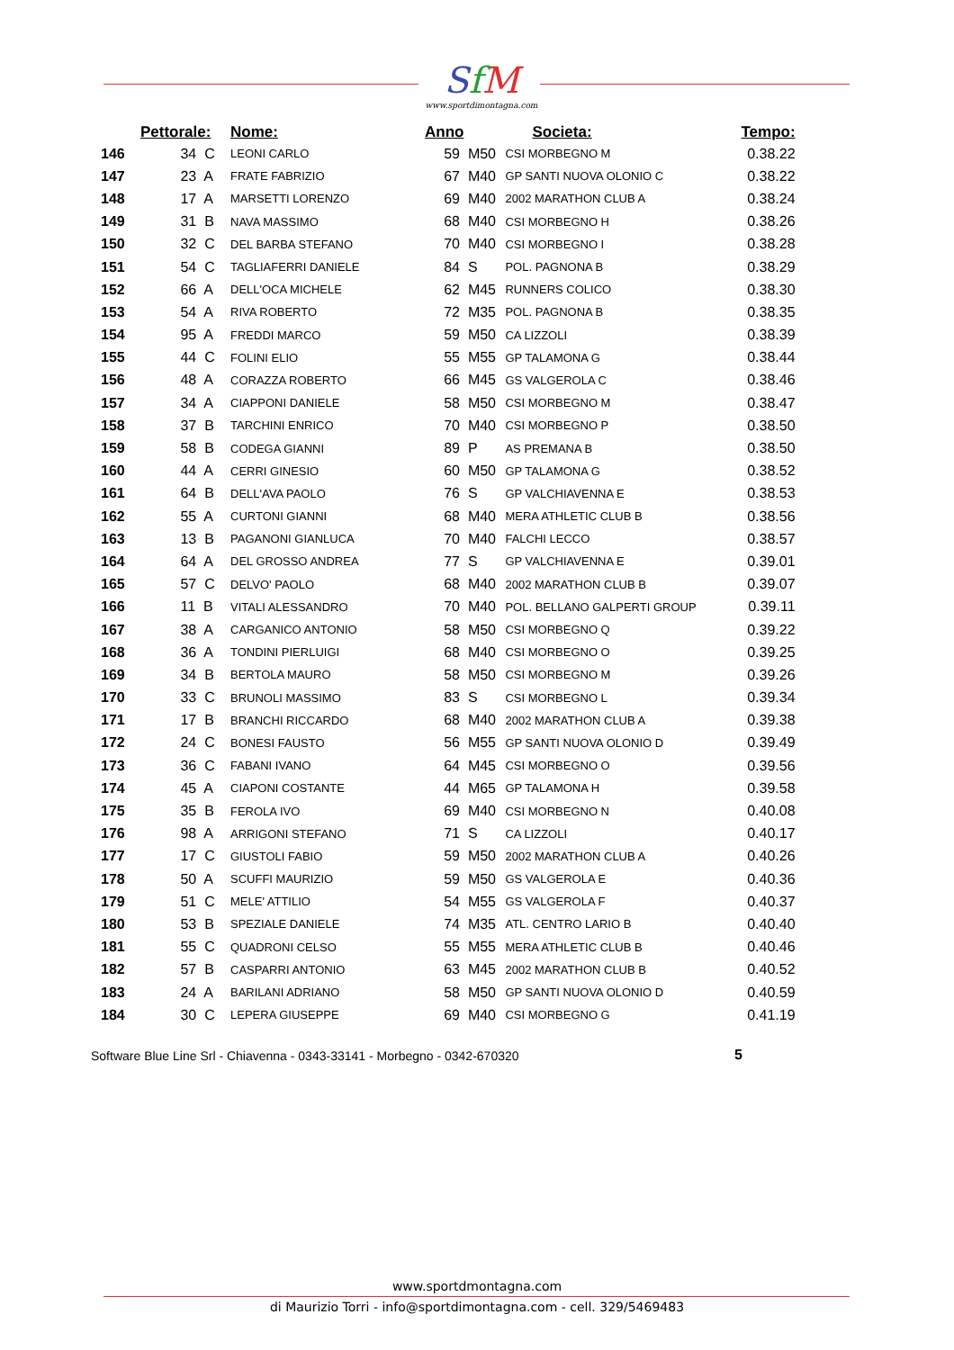SfM
www.sportdimontagna.com
| | Pettorale: | Nome: | Anno | | Societa: | Tempo: |
| --- | --- | --- | --- | --- | --- | --- |
| 146 | 34 C | LEONI CARLO | 59 | M50 | CSI MORBEGNO M | 0.38.22 |
| 147 | 23 A | FRATE FABRIZIO | 67 | M40 | GP SANTI NUOVA OLONIO C | 0.38.22 |
| 148 | 17 A | MARSETTI LORENZO | 69 | M40 | 2002 MARATHON CLUB A | 0.38.24 |
| 149 | 31 B | NAVA MASSIMO | 68 | M40 | CSI MORBEGNO H | 0.38.26 |
| 150 | 32 C | DEL BARBA STEFANO | 70 | M40 | CSI MORBEGNO I | 0.38.28 |
| 151 | 54 C | TAGLIAFERRI DANIELE | 84 | S | POL. PAGNONA B | 0.38.29 |
| 152 | 66 A | DELL'OCA MICHELE | 62 | M45 | RUNNERS COLICO | 0.38.30 |
| 153 | 54 A | RIVA ROBERTO | 72 | M35 | POL. PAGNONA B | 0.38.35 |
| 154 | 95 A | FREDDI MARCO | 59 | M50 | CA LIZZOLI | 0.38.39 |
| 155 | 44 C | FOLINI ELIO | 55 | M55 | GP TALAMONA G | 0.38.44 |
| 156 | 48 A | CORAZZA ROBERTO | 66 | M45 | GS VALGEROLA C | 0.38.46 |
| 157 | 34 A | CIAPPONI DANIELE | 58 | M50 | CSI MORBEGNO M | 0.38.47 |
| 158 | 37 B | TARCHINI ENRICO | 70 | M40 | CSI MORBEGNO P | 0.38.50 |
| 159 | 58 B | CODEGA GIANNI | 89 | P | AS PREMANA B | 0.38.50 |
| 160 | 44 A | CERRI GINESIO | 60 | M50 | GP TALAMONA G | 0.38.52 |
| 161 | 64 B | DELL'AVA PAOLO | 76 | S | GP VALCHIAVENNA E | 0.38.53 |
| 162 | 55 A | CURTONI GIANNI | 68 | M40 | MERA ATHLETIC CLUB B | 0.38.56 |
| 163 | 13 B | PAGANONI GIANLUCA | 70 | M40 | FALCHI LECCO | 0.38.57 |
| 164 | 64 A | DEL GROSSO ANDREA | 77 | S | GP VALCHIAVENNA E | 0.39.01 |
| 165 | 57 C | DELVO' PAOLO | 68 | M40 | 2002 MARATHON CLUB B | 0.39.07 |
| 166 | 11 B | VITALI ALESSANDRO | 70 | M40 | POL. BELLANO GALPERTI GROUP | 0.39.11 |
| 167 | 38 A | CARGANICO ANTONIO | 58 | M50 | CSI MORBEGNO Q | 0.39.22 |
| 168 | 36 A | TONDINI PIERLUIGI | 68 | M40 | CSI MORBEGNO O | 0.39.25 |
| 169 | 34 B | BERTOLA MAURO | 58 | M50 | CSI MORBEGNO M | 0.39.26 |
| 170 | 33 C | BRUNOLI MASSIMO | 83 | S | CSI MORBEGNO L | 0.39.34 |
| 171 | 17 B | BRANCHI RICCARDO | 68 | M40 | 2002 MARATHON CLUB A | 0.39.38 |
| 172 | 24 C | BONESI FAUSTO | 56 | M55 | GP SANTI NUOVA OLONIO D | 0.39.49 |
| 173 | 36 C | FABANI IVANO | 64 | M45 | CSI MORBEGNO O | 0.39.56 |
| 174 | 45 A | CIAPONI COSTANTE | 44 | M65 | GP TALAMONA H | 0.39.58 |
| 175 | 35 B | FEROLA IVO | 69 | M40 | CSI MORBEGNO N | 0.40.08 |
| 176 | 98 A | ARRIGONI STEFANO | 71 | S | CA LIZZOLI | 0.40.17 |
| 177 | 17 C | GIUSTOLI FABIO | 59 | M50 | 2002 MARATHON CLUB A | 0.40.26 |
| 178 | 50 A | SCUFFI MAURIZIO | 59 | M50 | GS VALGEROLA E | 0.40.36 |
| 179 | 51 C | MELE' ATTILIO | 54 | M55 | GS VALGEROLA F | 0.40.37 |
| 180 | 53 B | SPEZIALE DANIELE | 74 | M35 | ATL. CENTRO LARIO B | 0.40.40 |
| 181 | 55 C | QUADRONI CELSO | 55 | M55 | MERA ATHLETIC CLUB B | 0.40.46 |
| 182 | 57 B | CASPARRI ANTONIO | 63 | M45 | 2002 MARATHON CLUB B | 0.40.52 |
| 183 | 24 A | BARILANI ADRIANO | 58 | M50 | GP SANTI NUOVA OLONIO D | 0.40.59 |
| 184 | 30 C | LEPERA GIUSEPPE | 69 | M40 | CSI MORBEGNO G | 0.41.19 |
Software Blue Line Srl - Chiavenna - 0343-33141 - Morbegno - 0342-670320
5
www.sportdmontagna.com
di Maurizio Torri - info@sportdimontagna.com - cell. 329/5469483